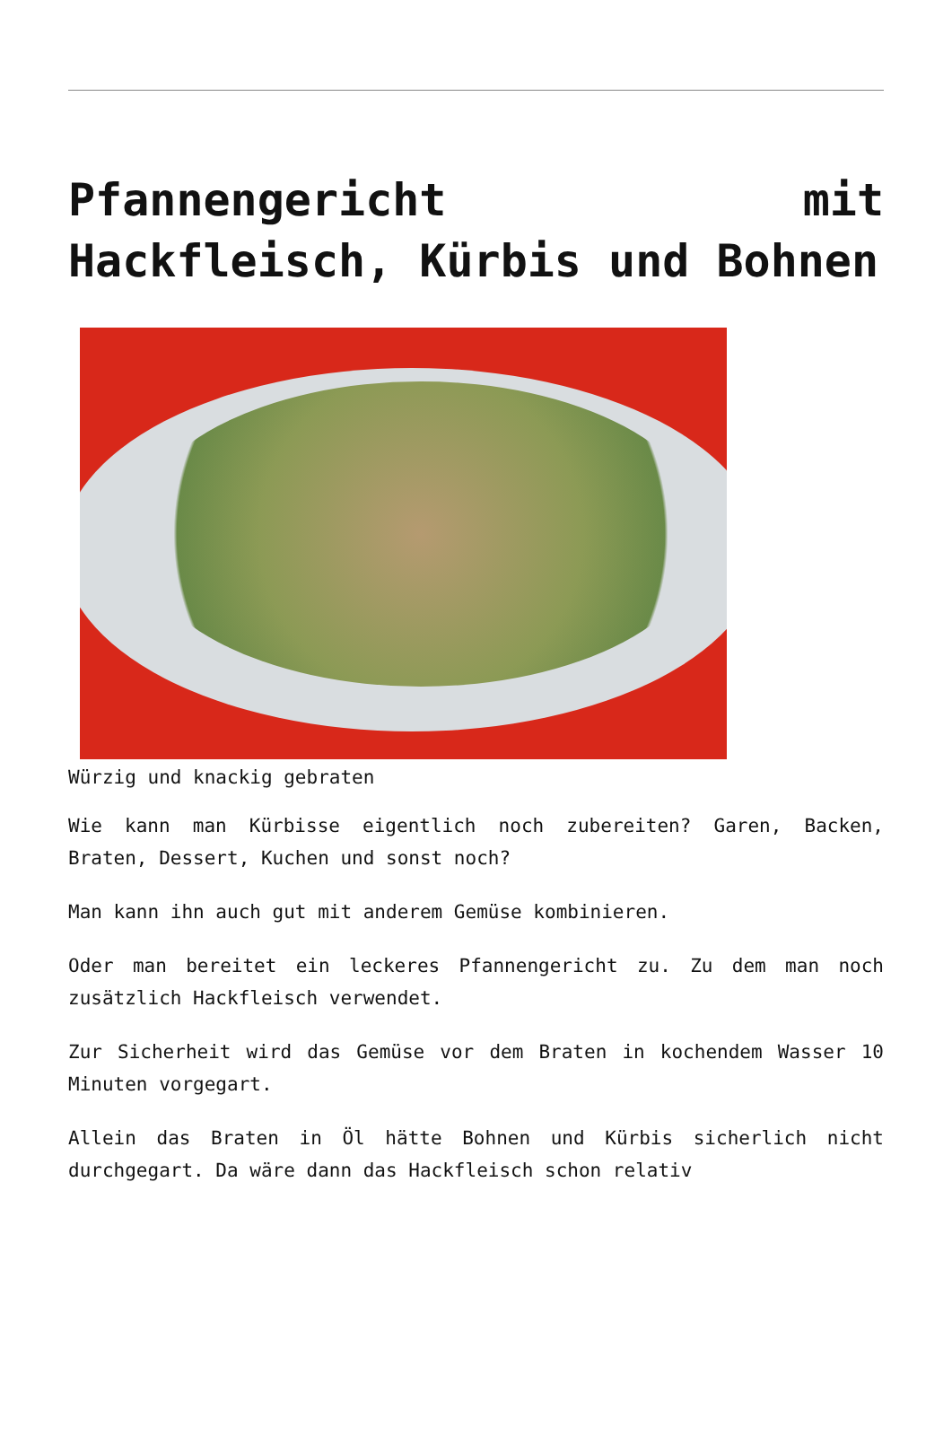Pfannengericht mit Hackfleisch, Kürbis und Bohnen
Würzig und knackig gebraten
Wie kann man Kürbisse eigentlich noch zubereiten? Garen, Backen, Braten, Dessert, Kuchen und sonst noch?
Man kann ihn auch gut mit anderem Gemüse kombinieren.
Oder man bereitet ein leckeres Pfannengericht zu. Zu dem man noch zusätzlich Hackfleisch verwendet.
Zur Sicherheit wird das Gemüse vor dem Braten in kochendem Wasser 10 Minuten vorgegart.
Allein das Braten in Öl hätte Bohnen und Kürbis sicherlich nicht durchgegart. Da wäre dann das Hackfleisch schon relativ